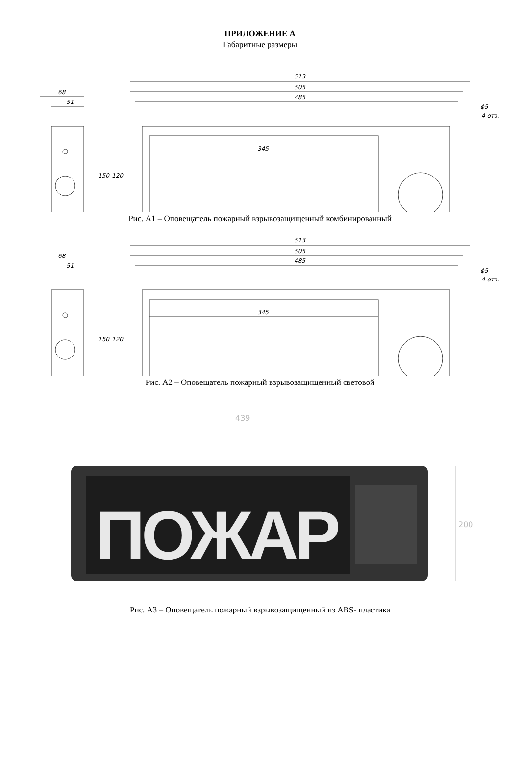ПРИЛОЖЕНИЕ А
Габаритные размеры
513
505
485
345
68
51
150
120
ϕ5
4 отв.
Рис. А1 – Оповещатель пожарный взрывозащищенный комбинированный
513
505
485
345
68
51
150
120
ϕ5
4 отв.
Рис. А2 – Оповещатель пожарный взрывозащищенный световой
439
ПОЖАР
200
Рис. А3 – Оповещатель пожарный взрывозащищенный из ABS- пластика